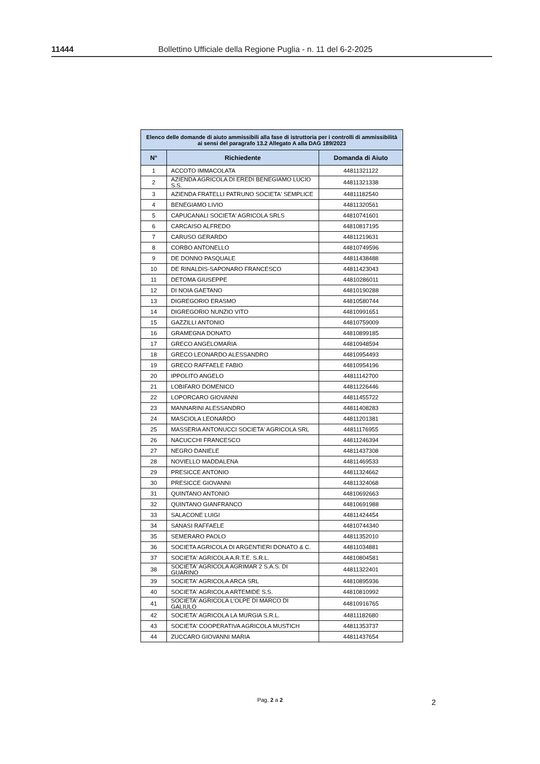11444 Bollettino Ufficiale della Regione Puglia - n. 11 del 6-2-2025
| Elenco delle domande di aiuto ammissibili alla fase di istruttoria per i controlli di ammissibilità ai sensi del paragrafo 13.2 Allegato A alla DAG 189/2023 | | |
| --- | --- | --- |
| N° | Richiedente | Domanda di Aiuto |
| 1 | ACCOTO IMMACOLATA | 44811321122 |
| 2 | AZIENDA AGRICOLA DI EREDI BENEGIAMO LUCIO S.S. | 44811321338 |
| 3 | AZIENDA FRATELLI PATRUNO SOCIETA' SEMPLICE | 44811182540 |
| 4 | BENEGIAMO LIVIO | 44811320561 |
| 5 | CAPUCANALI SOCIETA' AGRICOLA SRLS | 44810741601 |
| 6 | CARCAISO ALFREDO | 44810817195 |
| 7 | CARUSO GERARDO | 44811219631 |
| 8 | CORBO ANTONELLO | 44810749596 |
| 9 | DE DONNO PASQUALE | 44811438488 |
| 10 | DE RINALDIS-SAPONARO FRANCESCO | 44811423043 |
| 11 | DETOMA GIUSEPPE | 44810286011 |
| 12 | DI NOIA GAETANO | 44810190288 |
| 13 | DIGREGORIO ERASMO | 44810580744 |
| 14 | DIGREGORIO NUNZIO VITO | 44810991651 |
| 15 | GAZZILLI ANTONIO | 44810759009 |
| 16 | GRAMEGNA DONATO | 44810899185 |
| 17 | GRECO ANGELOMARIA | 44810948594 |
| 18 | GRECO LEONARDO ALESSANDRO | 44810954493 |
| 19 | GRECO RAFFAELE FABIO | 44810954196 |
| 20 | IPPOLITO ANGELO | 44811142700 |
| 21 | LOBIFARO DOMENICO | 44811226446 |
| 22 | LOPORCARO GIOVANNI | 44811455722 |
| 23 | MANNARINI ALESSANDRO | 44811408283 |
| 24 | MASCIOLA LEONARDO | 44811201381 |
| 25 | MASSERIA ANTONUCCI SOCIETA' AGRICOLA SRL | 44811176955 |
| 26 | NACUCCHI FRANCESCO | 44811246394 |
| 27 | NEGRO DANIELE | 44811437308 |
| 28 | NOVIELLO MADDALENA | 44811469533 |
| 29 | PRESICCE ANTONIO | 44811324662 |
| 30 | PRESICCE GIOVANNI | 44811324068 |
| 31 | QUINTANO ANTONIO | 44810692663 |
| 32 | QUINTANO GIANFRANCO | 44810691988 |
| 33 | SALACONE LUIGI | 44811424454 |
| 34 | SANASI RAFFAELE | 44810744340 |
| 35 | SEMERARO PAOLO | 44811352010 |
| 36 | SOCIETA AGRICOLA DI ARGENTIERI DONATO & C. | 44811034881 |
| 37 | SOCIETA' AGRICOLA A.R.T.E. S.R.L. | 44810804581 |
| 38 | SOCIETA' AGRICOLA AGRIMAR 2 S.A.S. DI GUARINO | 44811322401 |
| 39 | SOCIETA' AGRICOLA ARCA SRL | 44810895936 |
| 40 | SOCIETA' AGRICOLA ARTEMIDE S.S. | 44810810992 |
| 41 | SOCIETA' AGRICOLA L'OLPE DI MARCO DI GALIULO | 44810916765 |
| 42 | SOCIETA' AGRICOLA LA MURGIA S.R.L. | 44811182680 |
| 43 | SOCIETA' COOPERATIVA AGRICOLA MUSTICH | 44811353737 |
| 44 | ZUCCARO GIOVANNI MARIA | 44811437654 |
Pag. 2 a 2 2